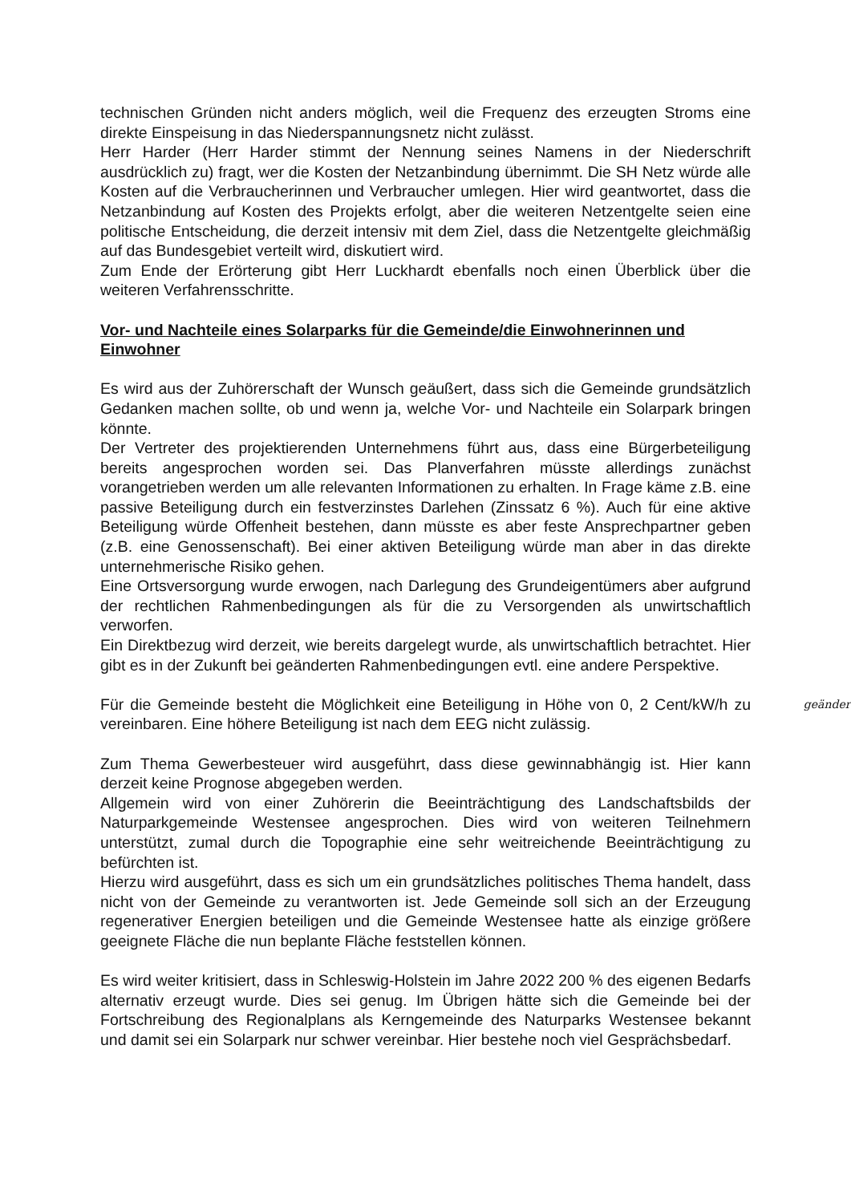technischen Gründen nicht anders möglich, weil die Frequenz des erzeugten Stroms eine direkte Einspeisung in das Niederspannungsnetz nicht zulässt.
Herr Harder (Herr Harder stimmt der Nennung seines Namens in der Niederschrift ausdrücklich zu) fragt, wer die Kosten der Netzanbindung übernimmt. Die SH Netz würde alle Kosten auf die Verbraucherinnen und Verbraucher umlegen. Hier wird geantwortet, dass die Netzanbindung auf Kosten des Projekts erfolgt, aber die weiteren Netzentgelte seien eine politische Entscheidung, die derzeit intensiv mit dem Ziel, dass die Netzentgelte gleichmäßig auf das Bundesgebiet verteilt wird, diskutiert wird.
Zum Ende der Erörterung gibt Herr Luckhardt ebenfalls noch einen Überblick über die weiteren Verfahrensschritte.
Vor- und Nachteile eines Solarparks für die Gemeinde/die Einwohnerinnen und Einwohner
Es wird aus der Zuhörerschaft der Wunsch geäußert, dass sich die Gemeinde grundsätzlich Gedanken machen sollte, ob und wenn ja, welche Vor- und Nachteile ein Solarpark bringen könnte.
Der Vertreter des projektierenden Unternehmens führt aus, dass eine Bürgerbeteiligung bereits angesprochen worden sei. Das Planverfahren müsste allerdings zunächst vorangetrieben werden um alle relevanten Informationen zu erhalten. In Frage käme z.B. eine passive Beteiligung durch ein festverzinstes Darlehen (Zinssatz 6 %). Auch für eine aktive Beteiligung würde Offenheit bestehen, dann müsste es aber feste Ansprechpartner geben (z.B. eine Genossenschaft). Bei einer aktiven Beteiligung würde man aber in das direkte unternehmerische Risiko gehen.
Eine Ortsversorgung wurde erwogen, nach Darlegung des Grundeigentümers aber aufgrund der rechtlichen Rahmenbedingungen als für die zu Versorgenden als unwirtschaftlich verworfen.
Ein Direktbezug wird derzeit, wie bereits dargelegt wurde, als unwirtschaftlich betrachtet. Hier gibt es in der Zukunft bei geänderten Rahmenbedingungen evtl. eine andere Perspektive.
geändert Für die Gemeinde besteht die Möglichkeit eine Beteiligung in Höhe von 0, 2 Cent/kW/h zu vereinbaren. Eine höhere Beteiligung ist nach dem EEG nicht zulässig.
Zum Thema Gewerbesteuer wird ausgeführt, dass diese gewinnabhängig ist. Hier kann derzeit keine Prognose abgegeben werden.
Allgemein wird von einer Zuhörerin die Beeinträchtigung des Landschaftsbilds der Naturparkgemeinde Westensee angesprochen. Dies wird von weiteren Teilnehmern unterstützt, zumal durch die Topographie eine sehr weitreichende Beeinträchtigung zu befürchten ist.
Hierzu wird ausgeführt, dass es sich um ein grundsätzliches politisches Thema handelt, dass nicht von der Gemeinde zu verantworten ist. Jede Gemeinde soll sich an der Erzeugung regenerativer Energien beteiligen und die Gemeinde Westensee hatte als einzige größere geeignete Fläche die nun beplante Fläche feststellen können.
Es wird weiter kritisiert, dass in Schleswig-Holstein im Jahre 2022 200 % des eigenen Bedarfs alternativ erzeugt wurde. Dies sei genug. Im Übrigen hätte sich die Gemeinde bei der Fortschreibung des Regionalplans als Kerngemeinde des Naturparks Westensee bekannt und damit sei ein Solarpark nur schwer vereinbar. Hier bestehe noch viel Gesprächsbedarf.